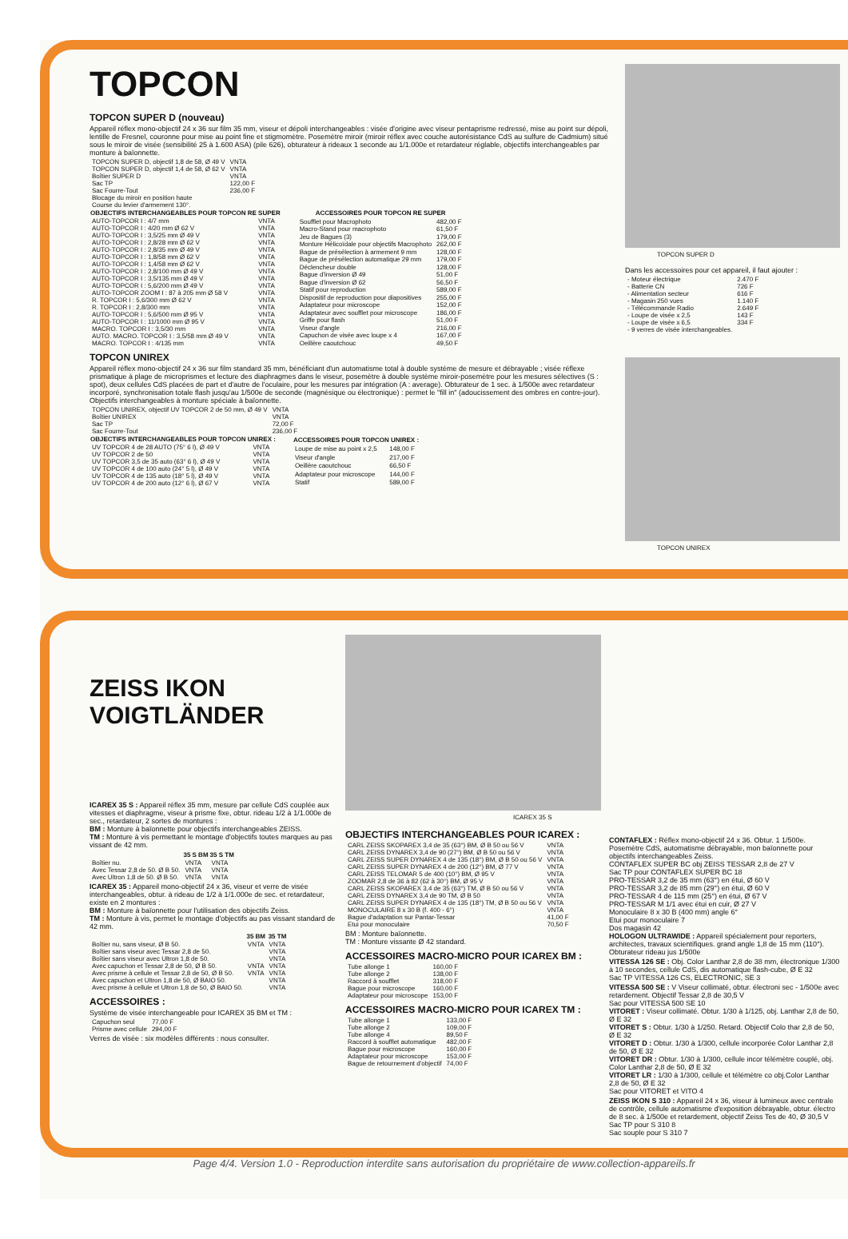TOPCON
TOPCON SUPER D (nouveau)
Appareil réflex mono-objectif 24 x 36 sur film 35 mm, viseur et dépoli interchangeables : visée d'origine avec viseur pentaprisme redressé, mise au point sur dépoli, lentille de Fresnel, couronne pour mise au point fine et stigmomètre. Posemètre miroir (miroir réflex avec couche autorésistance CdS au sulfure de Cadmium) situé sous le miroir de visée (sensibilité 25 à 1.600 ASA) (pile 626), obturateur à rideaux 1 seconde au 1/1.000e et retardateur réglable, objectifs interchangeables par monture à baïonnette.
| TOPCON SUPER D, objectif 1,8 de 58, Ø 49 V | VNTA |
| TOPCON SUPER D, objectif 1,4 de 58, Ø 62 V | VNTA |
| Boîtier SUPER D | VNTA |
| Sac TP | 122,00 F |
| Sac Fourre-Tout | 236,00 F |
| Blocage du miroir en position haute | |
| Course du levier d'armement 130°. | |
| OBJECTIFS INTERCHANGEABLES POUR TOPCON RE SUPER | |
| --- | --- |
| AUTO-TOPCOR I : 4/7 mm | VNTA |
| AUTO-TOPCOR I : 4/20 mm Ø 62 V | VNTA |
| AUTO-TOPCOR I : 3,5/25 mm Ø 49 V | VNTA |
| AUTO-TOPCOR I : 2,8/28 mm Ø 62 V | VNTA |
| AUTO-TOPCOR I : 2,8/35 mm Ø 49 V | VNTA |
| AUTO-TOPCOR I : 1,8/58 mm Ø 62 V | VNTA |
| AUTO-TOPCOR I : 1,4/58 mm Ø 62 V | VNTA |
| AUTO-TOPCOR I : 2,8/100 mm Ø 49 V | VNTA |
| AUTO-TOPCOR I : 3,5/135 mm Ø 49 V | VNTA |
| AUTO-TOPCOR I : 5,6/200 mm Ø 49 V | VNTA |
| AUTO-TOPCOR ZOOM I : 87 à 205 mm Ø 58 V | VNTA |
| R. TOPCOR I : 5,6/300 mm Ø 62 V | VNTA |
| R. TOPCOR I : 2,8/300 mm | VNTA |
| AUTO-TOPCOR I : 5,6/500 mm Ø 95 V | VNTA |
| AUTO-TOPCOR I : 11/1000 mm Ø 95 V | VNTA |
| MACRO. TOPCOR I : 3,5/30 mm | VNTA |
| AUTO. MACRO. TOPCOR I : 3,5/58 mm Ø 49 V | VNTA |
| MACRO. TOPCOR I : 4/135 mm | VNTA |
| ACCESSOIRES POUR TOPCON RE SUPER | |
| --- | --- |
| Soufflet pour Macrophoto | 482,00 F |
| Macro-Stand pour macrophoto | 61,50 F |
| Jeu de Bagues (3) | 179,00 F |
| Monture Hélicoïdale pour objectifs Macrophoto | 262,00 F |
| Bague de présélection à armement 9 mm | 128,00 F |
| Bague de présélection automatique 29 mm | 179,00 F |
| Déclencheur double | 128,00 F |
| Bague d'inversion Ø 49 | 51,00 F |
| Bague d'inversion Ø 62 | 56,50 F |
| Statif pour reproduction | 589,00 F |
| Dispositif de reproduction pour diapositives | 255,00 F |
| Adaptateur pour microscope | 152,00 F |
| Adaptateur avec soufflet pour microscope | 186,00 F |
| Griffe pour flash | 51,00 F |
| Viseur d'angle | 216,00 F |
| Capuchon de visée avec loupe x 4 | 167,00 F |
| Oeillère caoutchouc | 49,50 F |
TOPCON UNIREX
Appareil réflex mono-objectif 24 x 36 sur film standard 35 mm, bénéficiant d'un automatisme total à double système de mesure et débrayable ; visée réflexe prismatique à plage de microprismes et lecture des diaphragmes dans le viseur, posemètre à double système miroir-posemètre pour les mesures sélectives (S : spot), deux cellules CdS placées de part et d'autre de l'oculaire, pour les mesures par intégration (A : average). Obturateur de 1 sec. à 1/500e avec retardateur incorporé, synchronisation totale flash jusqu'au 1/500e de seconde (magnésique ou électronique) : permet le "fill in" (adoucissement des ombres en contre-jour). Objectifs interchangeables à monture spéciale à baïonnette.
| TOPCON UNIREX, objectif UV TOPCOR 2 de 50 mm, Ø 49 V | VNTA |
| Boîtier UNIREX | VNTA |
| Sac TP | 72,00 F |
| Sac Fourre-Tout | 236,00 F |
| OBJECTIFS INTERCHANGEABLES POUR TOPCON UNIREX : | |
| --- | --- |
| UV TOPCOR 4 de 28 AUTO (75° 6 l), Ø 49 V | VNTA |
| UV TOPCOR 2 de 50 | VNTA |
| UV TOPCOR 3,5 de 35 auto (63° 6 l), Ø 49 V | VNTA |
| UV TOPCOR 4 de 100 auto (24° 5 l), Ø 49 V | VNTA |
| UV TOPCOR 4 de 135 auto (18° 5 l), Ø 49 V | VNTA |
| UV TOPCOR 4 de 200 auto (12° 6 l), Ø 67 V | VNTA |
| ACCESSOIRES POUR TOPCON UNIREX : | |
| --- | --- |
| Loupe de mise au point x 2,5 | 148,00 F |
| Viseur d'angle | 217,00 F |
| Oeillère caoutchouc | 66,50 F |
| Adaptateur pour microscope | 144,00 F |
| Statif | 589,00 F |
TOPCON SUPER D
Dans les accessoires pour cet appareil, il faut ajouter :
| - Moteur électrique | 2.470 F |
| - Batterie CN | 726 F |
| - Alimentation secteur | 616 F |
| - Magasin 250 vues | 1.140 F |
| - Télécommande Radio | 2.649 F |
| - Loupe de visée x 2,5 | 143 F |
| - Loupe de visée x 6,5 | 334 F |
| - 9 verres de visée interchangeables. | |
TOPCON UNIREX
ZEISS IKON
VOIGTLÄNDER
ICAREX 35 S : Appareil réflex 35 mm, mesure par cellule CdS couplée aux vitesses et diaphragme, viseur à prisme fixe, obtur. rideau 1/2 à 1/1.000e de sec., retardateur, 2 sortes de montures :
BM : Monture à baïonnette pour objectifs interchangeables ZEISS.
TM : Monture à vis permettant le montage d'objectifs toutes marques au pas vissant de 42 mm.
| | 35 S BM | 35 S TM |
| --- | --- | --- |
| Boîtier nu. | VNTA | VNTA |
| Avec Tessar 2,8 de 50. Ø B 50. | VNTA | VNTA |
| Avec Ultron 1,8 de 50. Ø B 50. | VNTA | VNTA |
ICAREX 35 : Appareil mono-objectif 24 x 36, viseur et verre de visée interchangeables, obtur. à rideau de 1/2 à 1/1.000e de sec. et retardateur, existe en 2 montures :
BM : Monture à baïonnette pour l'utilisation des objectifs Zeiss.
TM : Monture à vis, permet le montage d'objectifs au pas vissant standard de 42 mm.
| | 35 BM | 35 TM |
| --- | --- | --- |
| Boîtier nu, sans viseur, Ø B 50. | VNTA | VNTA |
| Boîtier sans viseur avec Tessar 2,8 de 50. | | VNTA |
| Boîtier sans viseur avec Ultron 1,8 de 50. | | VNTA |
| Avec capuchon et Tessar 2,8 de 50, Ø B 50. | VNTA | VNTA |
| Avec prisme à cellule et Tessar 2,8 de 50, Ø B 50. | VNTA | VNTA |
| Avec capuchon et Ultron 1,8 de 50, Ø BAIO 50. | | VNTA |
| Avec prisme à cellule et Ultron 1,8 de 50, Ø BAIO 50. | | VNTA |
ACCESSOIRES :
Système de visée interchangeable pour ICAREX 35 BM et TM :
| Capuchon seul | 77,00 F |
| Prisme avec cellule | 294,00 F |
Verres de visée : six modèles différents : nous consulter.
ICAREX 35 S
OBJECTIFS INTERCHANGEABLES POUR ICAREX :
| CARL ZEISS SKOPAREX 3,4 de 35 (63°) BM, Ø B 50 ou 56 V | VNTA |
| CARL ZEISS DYNAREX 3,4 de 90 (27°) BM, Ø B 50 ou 56 V | VNTA |
| CARL ZEISS SUPER DYNAREX 4 de 135 (18°) BM, Ø B 50 ou 56 V | VNTA |
| CARL ZEISS SUPER DYNAREX 4 de 200 (12°) BM, Ø 77 V | VNTA |
| CARL ZEISS TELOMAR 5 de 400 (10°) BM, Ø 95 V | VNTA |
| ZOOMAR 2,8 de 36 à 82 (62 à 30°) BM, Ø 95 V | VNTA |
| CARL ZEISS SKOPAREX 3,4 de 35 (63°) TM, Ø B 50 ou 56 V | VNTA |
| CARL ZEISS DYNAREX 3,4 de 90 TM, Ø B 50 | VNTA |
| CARL ZEISS SUPER DYNAREX 4 de 135 (18°) TM, Ø B 50 ou 56 V | VNTA |
| MONOCULAIRE 8 x 30 B (f. 400 - 6°) | VNTA |
| Bague d'adaptation sur Pantar-Tessar | 41,00 F |
| Etui pour monoculaire | 70,50 F |
BM : Monture baïonnette.
TM : Monture vissante Ø 42 standard.
ACCESSOIRES MACRO-MICRO POUR ICAREX BM :
| Tube allonge 1 | 160,00 F |
| Tube allonge 2 | 138,00 F |
| Raccord à soufflet | 318,00 F |
| Bague pour microscope | 160,00 F |
| Adaptateur pour microscope | 153,00 F |
ACCESSOIRES MACRO-MICRO POUR ICAREX TM :
| Tube allonge 1 | 133,00 F |
| Tube allonge 2 | 109,00 F |
| Tube allonge 4 | 89,50 F |
| Raccord à soufflet automatique | 482,00 F |
| Bague pour microscope | 160,00 F |
| Adaptateur pour microscope | 153,00 F |
| Bague de retournement d'objectif | 74,00 F |
CONTAFLEX : Réflex mono-objectif 24 x 36. Obtur. 1 1/500e. Posemètre CdS, automatisme débrayable, mon baïonnette pour objectifs interchangeables Zeiss.
CONTAFLEX SUPER BC obj ZEISS TESSAR 2,8 de 27 V
Sac TP pour CONTAFLEX SUPER BC 18
PRO-TESSAR 3,2 de 35 mm (63°) en étui, Ø 60 V
PRO-TESSAR 3,2 de 85 mm (29°) en étui, Ø 60 V
PRO-TESSAR 4 de 115 mm (25°) en étui, Ø 67 V
PRO-TESSAR M 1/1 avec étui en cuir, Ø 27 V
Monoculaire 8 x 30 B (400 mm) angle 6°
Etui pour monoculaire 7
Dos magasin 42
HOLOGON ULTRAWIDE : Appareil spécialement pour reporters, architectes, travaux scientifiques. grand angle 1,8 de 15 mm (110°). Obturateur rideau jus 1/500e
VITESSA 126 SE : Obj. Color Lanthar 2,8 de 38 mm, électronique 1/300 à 10 secondes, cellule CdS, dis automatique flash-cube, Ø E 32
Sac TP VITESSA 126 CS, ELECTRONIC, SE 3
VITESSA 500 SE : V Viseur collimaté, obtur. électroni sec - 1/500e avec retardement. Objectif Tessar 2,8 de 30,5 V
Sac pour VITESSA 500 SE 10
VITORET : Viseur collimaté. Obtur. 1/30 à 1/125, obj. Lanthar 2,8 de 50, Ø E 32
VITORET S : Obtur. 1/30 à 1/250. Retard. Objectif Colo thar 2,8 de 50, Ø E 32
VITORET D : Obtur. 1/30 à 1/300, cellule incorporée Color Lanthar 2,8 de 50, Ø E 32
VITORET DR : Obtur. 1/30 à 1/300, cellule incor télémètre couplé, obj. Color Lanthar 2,8 de 50, Ø E 32
VITORET LR : 1/30 à 1/300, cellule et télémètre co obj.Color Lanthar 2,8 de 50, Ø E 32
Sac pour VITORET et VITO 4
ZEISS IKON S 310 : Appareil 24 x 36, viseur à lumineux avec centrale de contrôle, cellule automatisme d'exposition débrayable, obtur. électro de 8 sec. à 1/500e et retardement, objectif Zeiss Tes de 40, Ø 30,5 V
Sac TP pour S 310 8
Sac souple pour S 310 7
Page 4/4. Version 1.0 - Reproduction interdite sans autorisation du propriétaire de www.collection-appareils.fr